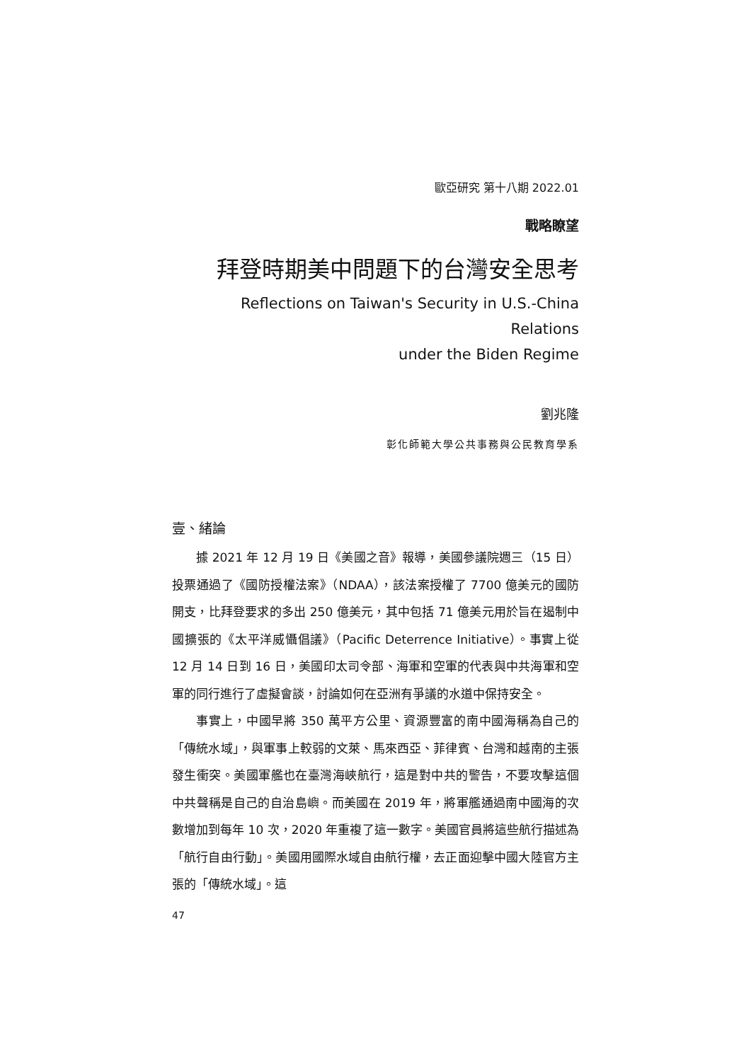歐亞研究 第十八期 2022.01
戰略瞭望
拜登時期美中問題下的台灣安全思考
Reflections on Taiwan's Security in U.S.-China Relations
under the Biden Regime
劉兆隆
彰化師範大學公共事務與公民教育學系
壹、緒論
據 2021 年 12 月 19 日《美國之音》報導，美國參議院週三（15 日）投票通過了《國防授權法案》（NDAA），該法案授權了 7700 億美元的國防開支，比拜登要求的多出 250 億美元，其中包括 71 億美元用於旨在遏制中國擴張的《太平洋威懾倡議》（Pacific Deterrence Initiative）。事實上從 12 月 14 日到 16 日，美國印太司令部、海軍和空軍的代表與中共海軍和空軍的同行進行了虛擬會談，討論如何在亞洲有爭議的水道中保持安全。
事實上，中國早將 350 萬平方公里、資源豐富的南中國海稱為自己的「傳統水域」，與軍事上較弱的文萊、馬來西亞、菲律賓、台灣和越南的主張發生衝突。美國軍艦也在臺灣海峽航行，這是對中共的警告，不要攻擊這個中共聲稱是自己的自治島嶼。而美國在 2019 年，將軍艦通過南中國海的次數增加到每年 10 次，2020 年重複了這一數字。美國官員將這些航行描述為「航行自由行動」。美國用國際水域自由航行權，去正面迎擊中國大陸官方主張的「傳統水域」。這
47